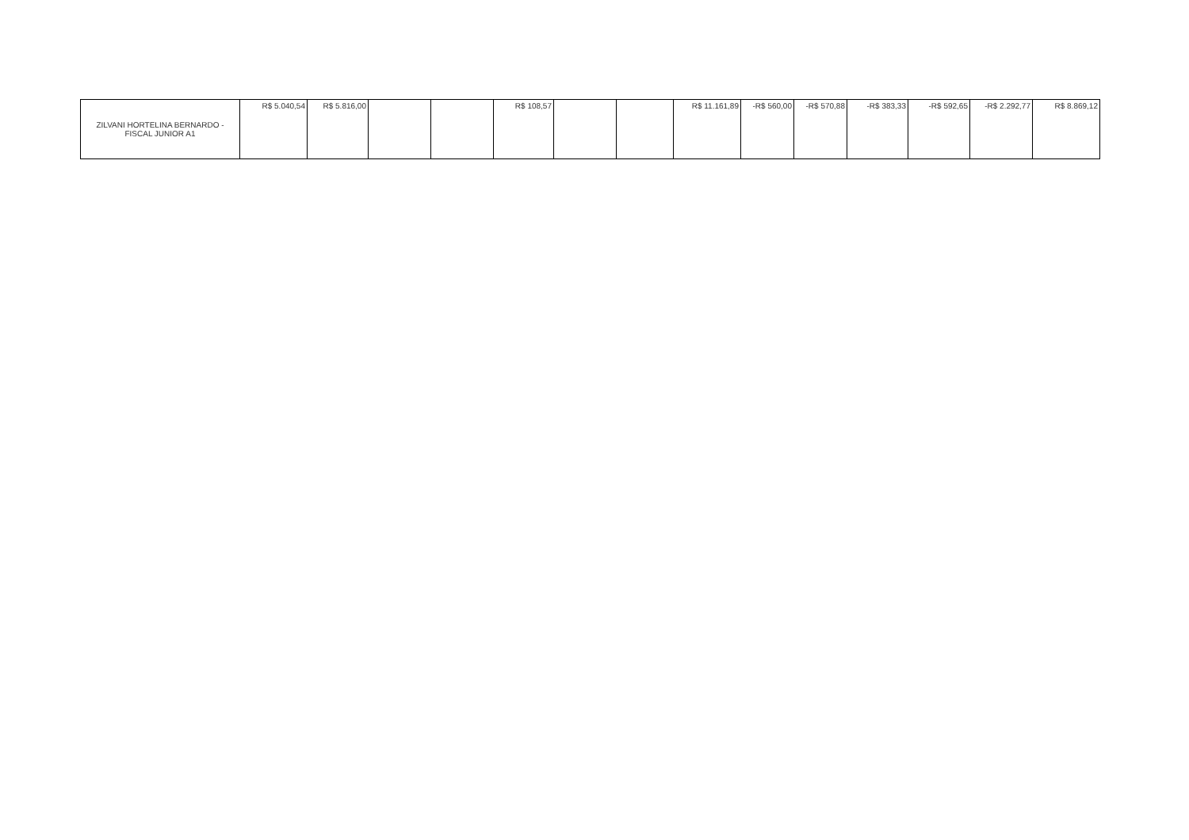| ZILVANI HORTELINA BERNARDO - FISCAL JUNIOR A1 | R$ 5.040,54 | R$ 5.816,00 | | | R$ 108,57 | | | R$ 11.161,89 | -R$ 560,00 | -R$ 570,88 | -R$ 383,33 | -R$ 592,65 | -R$ 2.292,77 | R$ 8.869,12 |